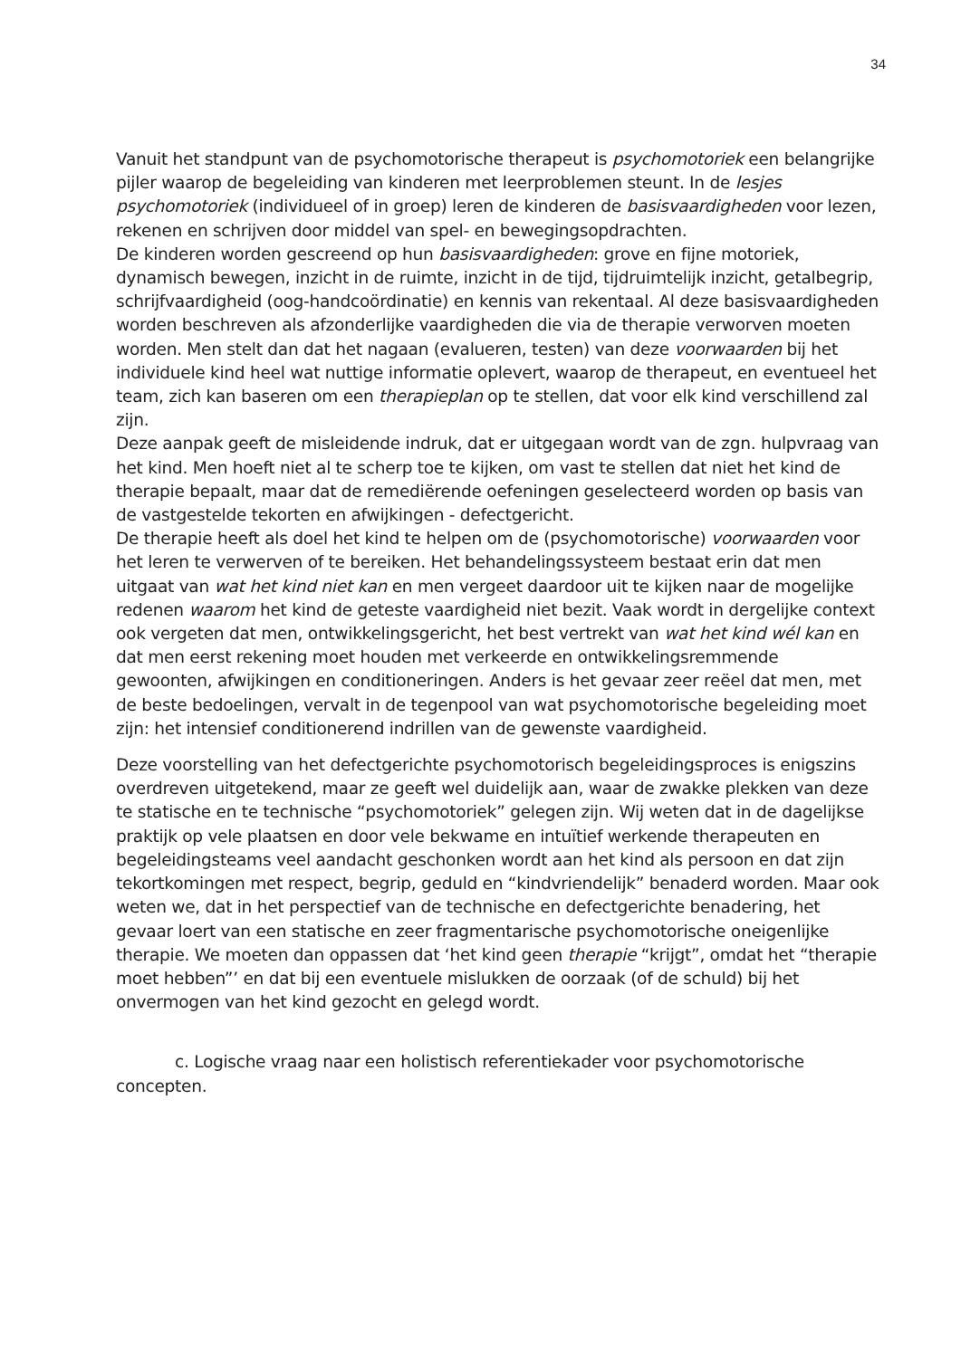34
Vanuit het standpunt van de psychomotorische therapeut is psychomotoriek een belangrijke pijler waarop de begeleiding van kinderen met leerproblemen steunt. In de lesjes psychomotoriek (individueel of in groep) leren de kinderen de basisvaardigheden voor lezen, rekenen en schrijven door middel van spel- en bewegingsopdrachten.
De kinderen worden gescreend op hun basisvaardigheden: grove en fijne motoriek, dynamisch bewegen, inzicht in de ruimte, inzicht in de tijd, tijdruimtelijk inzicht, getalbegrip, schrijfvaardigheid (oog-handcoördinatie) en kennis van rekentaal. Al deze basisvaardigheden worden beschreven als afzonderlijke vaardigheden die via de therapie verworven moeten worden. Men stelt dan dat het nagaan (evalueren, testen) van deze voorwaarden bij het individuele kind heel wat nuttige informatie oplevert, waarop de therapeut, en eventueel het team, zich kan baseren om een therapieplan op te stellen, dat voor elk kind verschillend zal zijn.
Deze aanpak geeft de misleidende indruk, dat er uitgegaan wordt van de zgn. hulpvraag van het kind. Men hoeft niet al te scherp toe te kijken, om vast te stellen dat niet het kind de therapie bepaalt, maar dat de remediërende oefeningen geselecteerd worden op basis van de vastgestelde tekorten en afwijkingen - defectgericht.
De therapie heeft als doel het kind te helpen om de (psychomotorische) voorwaarden voor het leren te verwerven of te bereiken. Het behandelingssysteem bestaat erin dat men uitgaat van wat het kind niet kan en men vergeet daardoor uit te kijken naar de mogelijke redenen waarom het kind de geteste vaardigheid niet bezit. Vaak wordt in dergelijke context ook vergeten dat men, ontwikkelingsgericht, het best vertrekt van wat het kind wél kan en dat men eerst rekening moet houden met verkeerde en ontwikkelingsremmende gewoonten, afwijkingen en conditioneringen. Anders is het gevaar zeer reëel dat men, met de beste bedoelingen, vervalt in de tegenpool van wat psychomotorische begeleiding moet zijn: het intensief conditionerend indrillen van de gewenste vaardigheid.
Deze voorstelling van het defectgerichte psychomotorisch begeleidingsproces is enigszins overdreven uitgetekend, maar ze geeft wel duidelijk aan, waar de zwakke plekken van deze te statische en te technische “psychomotoriek” gelegen zijn. Wij weten dat in de dagelijkse praktijk op vele plaatsen en door vele bekwame en intuïtief werkende therapeuten en begeleidingsteams veel aandacht geschonken wordt aan het kind als persoon en dat zijn tekortkomingen met respect, begrip, geduld en “kindvriendelijk” benaderd worden. Maar ook weten we, dat in het perspectief van de technische en defectgerichte benadering, het gevaar loert van een statische en zeer fragmentarische psychomotorische oneigenlijke therapie. We moeten dan oppassen dat ‘het kind geen therapie “krijgt”, omdat het “therapie moet hebben”’ en dat bij een eventuele mislukken de oorzaak (of de schuld) bij het onvermogen van het kind gezocht en gelegd wordt.
c. Logische vraag naar een holistisch referentiekader voor psychomotorische concepten.